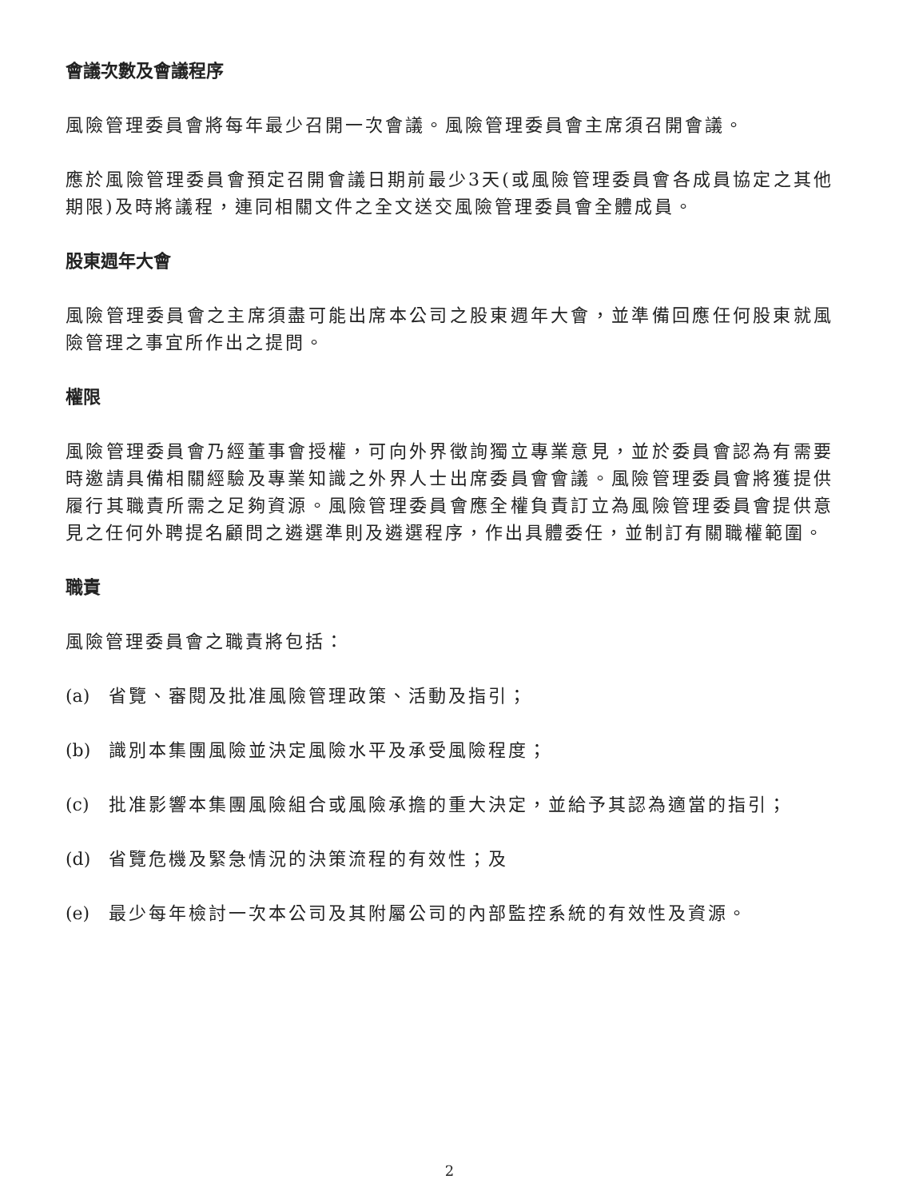會議次數及會議程序
風險管理委員會將每年最少召開一次會議。風險管理委員會主席須召開會議。
應於風險管理委員會預定召開會議日期前最少3天(或風險管理委員會各成員協定之其他期限)及時將議程，連同相關文件之全文送交風險管理委員會全體成員。
股東週年大會
風險管理委員會之主席須盡可能出席本公司之股東週年大會，並準備回應任何股東就風險管理之事宜所作出之提問。
權限
風險管理委員會乃經董事會授權，可向外界徵詢獨立專業意見，並於委員會認為有需要時邀請具備相關經驗及專業知識之外界人士出席委員會會議。風險管理委員會將獲提供履行其職責所需之足夠資源。風險管理委員會應全權負責訂立為風險管理委員會提供意見之任何外聘提名顧問之遴選準則及遴選程序，作出具體委任，並制訂有關職權範圍。
職責
風險管理委員會之職責將包括：
(a) 省覽、審閱及批准風險管理政策、活動及指引；
(b) 識別本集團風險並決定風險水平及承受風險程度；
(c) 批准影響本集團風險組合或風險承擔的重大決定，並給予其認為適當的指引；
(d) 省覽危機及緊急情況的決策流程的有效性；及
(e) 最少每年檢討一次本公司及其附屬公司的內部監控系統的有效性及資源。
2